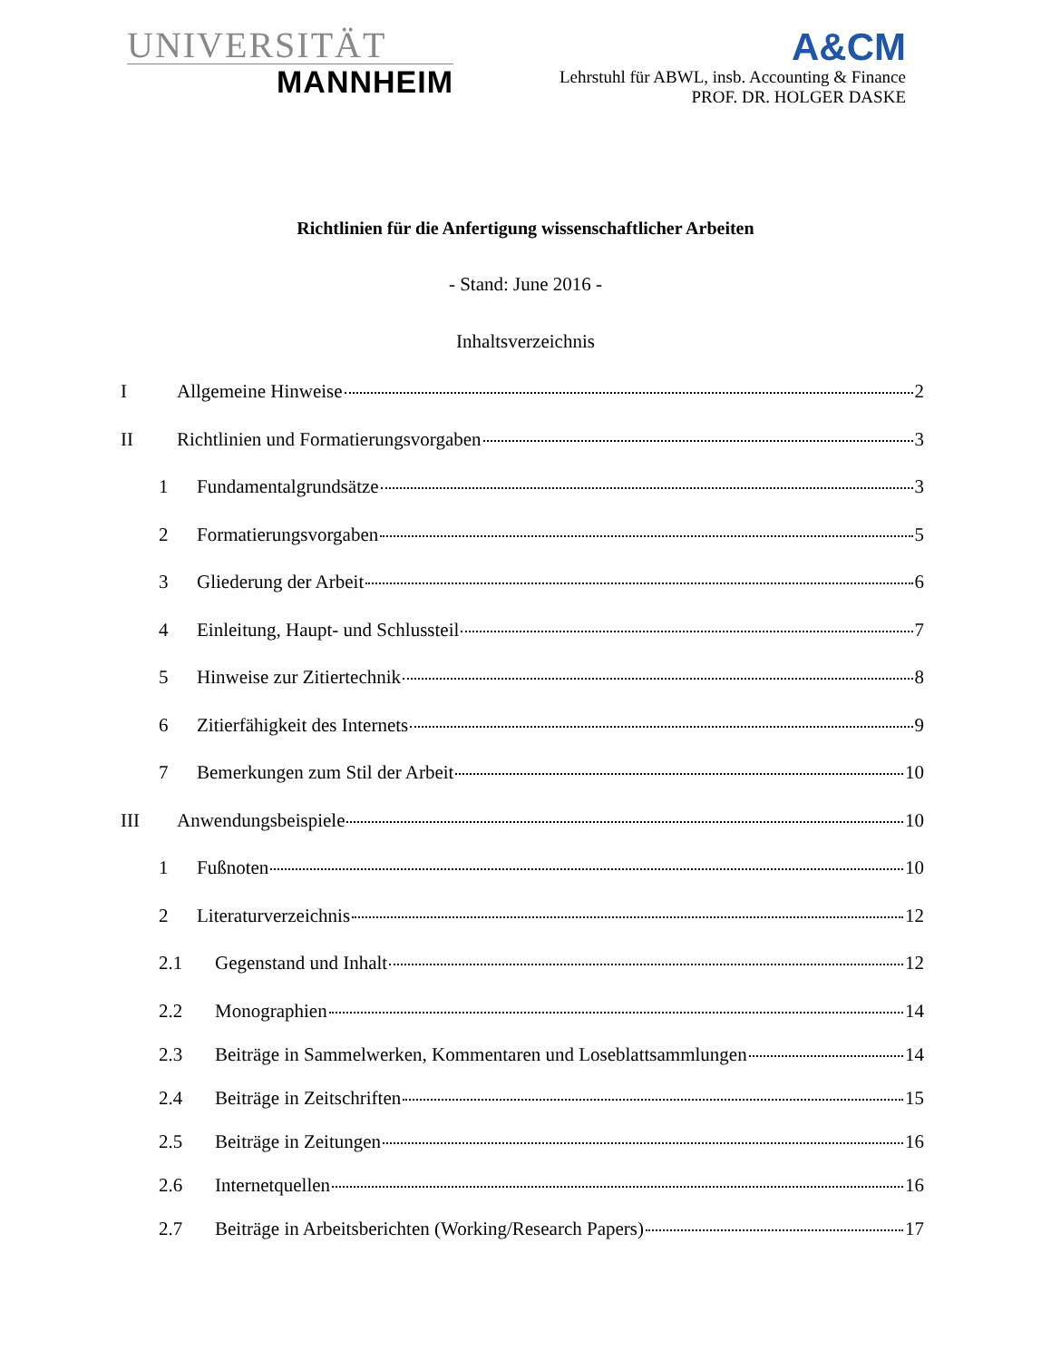UNIVERSITÄT
MANNHEIM
A&CM
Lehrstuhl für ABWL, insb. Accounting & Finance
PROF. DR. HOLGER DASKE
Richtlinien für die Anfertigung wissenschaftlicher Arbeiten
- Stand: June 2016 -
Inhaltsverzeichnis
I Allgemeine Hinweise 2
II Richtlinien und Formatierungsvorgaben 3
1 Fundamentalgrundsätze 3
2 Formatierungsvorgaben 5
3 Gliederung der Arbeit 6
4 Einleitung, Haupt- und Schlussteil 7
5 Hinweise zur Zitiertechnik 8
6 Zitierfähigkeit des Internets 9
7 Bemerkungen zum Stil der Arbeit 10
III Anwendungsbeispiele 10
1 Fußnoten 10
2 Literaturverzeichnis 12
2.1 Gegenstand und Inhalt 12
2.2 Monographien 14
2.3 Beiträge in Sammelwerken, Kommentaren und Loseblattsammlungen 14
2.4 Beiträge in Zeitschriften 15
2.5 Beiträge in Zeitungen 16
2.6 Internetquellen 16
2.7 Beiträge in Arbeitsberichten (Working/Research Papers) 17